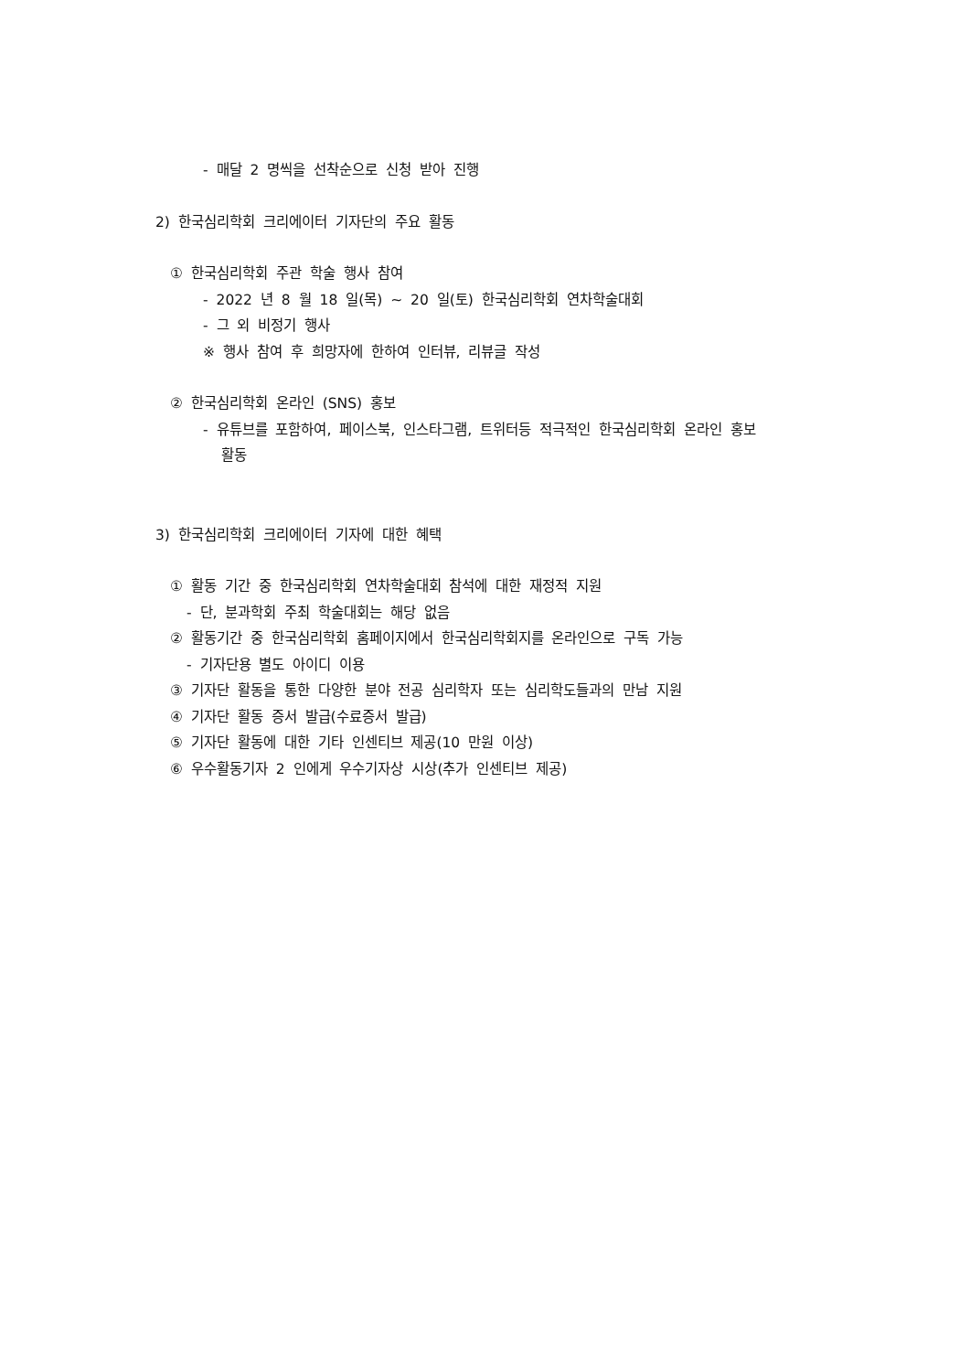- 매달 2 명씩을 선착순으로 신청 받아 진행
2) 한국심리학회 크리에이터 기자단의 주요 활동
① 한국심리학회 주관 학술 행사 참여
- 2022 년 8 월 18 일(목) ~ 20 일(토) 한국심리학회 연차학술대회
- 그 외 비정기 행사
※ 행사 참여 후 희망자에 한하여 인터뷰, 리뷰글 작성
② 한국심리학회 온라인 (SNS) 홍보
- 유튜브를 포함하여, 페이스북, 인스타그램, 트위터등 적극적인 한국심리학회 온라인 홍보
활동
3) 한국심리학회 크리에이터 기자에 대한 혜택
① 활동 기간 중 한국심리학회 연차학술대회 참석에 대한 재정적 지원
- 단, 분과학회 주최 학술대회는 해당 없음
② 활동기간 중 한국심리학회 홈페이지에서 한국심리학회지를 온라인으로 구독 가능
- 기자단용 별도 아이디 이용
③ 기자단 활동을 통한 다양한 분야 전공 심리학자 또는 심리학도들과의 만남 지원
④ 기자단 활동 증서 발급(수료증서 발급)
⑤ 기자단 활동에 대한 기타 인센티브 제공(10 만원 이상)
⑥ 우수활동기자 2 인에게 우수기자상 시상(추가 인센티브 제공)